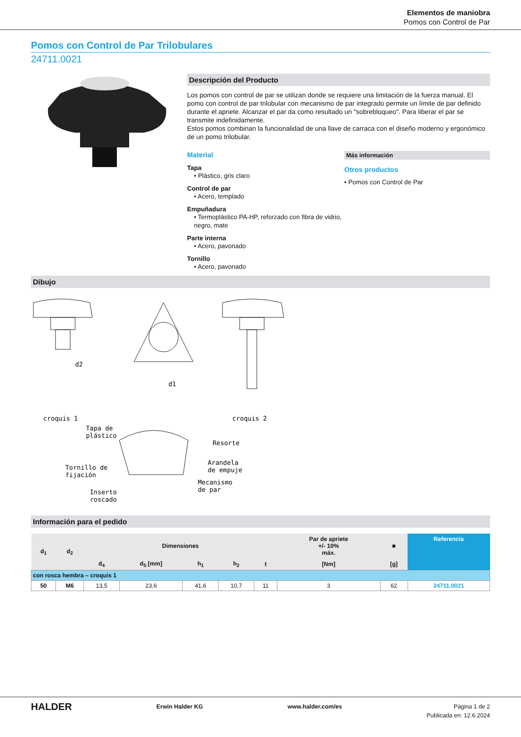Elementos de maniobra
Pomos con Control de Par
Pomos con Control de Par Trilobulares
24711.0021
Descripción del Producto
Los pomos con control de par se utilizan donde se requiere una limitación de la fuerza manual. El pomo con control de par trilobular con mecanismo de par integrado permite un límite de par definido durante el apriete. Alcanzar el par da como resultado un "sobrebloqueo". Para liberar el par se transmite indefinidamente.
Estos pomos combinan la funcionalidad de una llave de carraca con el diseño moderno y ergonómico de un pomo trilobular.
Material
Tapa
• Plástico, gris claro
Control de par
• Acero, templado
Empuñadura
• Termoplástico PA-HP, reforzado con fibra de vidrio, negro, mate
Parte interna
• Acero, pavonado
Tornillo
• Acero, pavonado
Más información
Otros productos
• Pomos con Control de Par
Dibujo
croquis 1
croquis 2
d1
d2
Tapa de
plástico
Resorte
Tornillo de
fijación
Arandela
de empuje
Mecanismo
de par
Inserto
roscado
Información para el pedido
| d<sub>1</sub> | d<sub>2</sub> | Dimensiones | | | | | Par de apriete +/- 10% máx. | ■ | Referencia |
| --- | --- | --- | --- | --- | --- | --- | --- | --- | --- |
| | | d<sub>4</sub> | d<sub>5</sub> [mm] | h<sub>1</sub> | h<sub>2</sub> | t | [Nm] | [g] | |
| con rosca hembra – croquis 1 | | | | | | | | | |
| 50 | M6 | 13,5 | 23,6 | 41,6 | 10,7 | 11 | 3 | 62 | 24711.0021 |
HALDER Erwin Halder KG www.halder.com/es Página 1 de 2
Publicada en: 12.6.2024